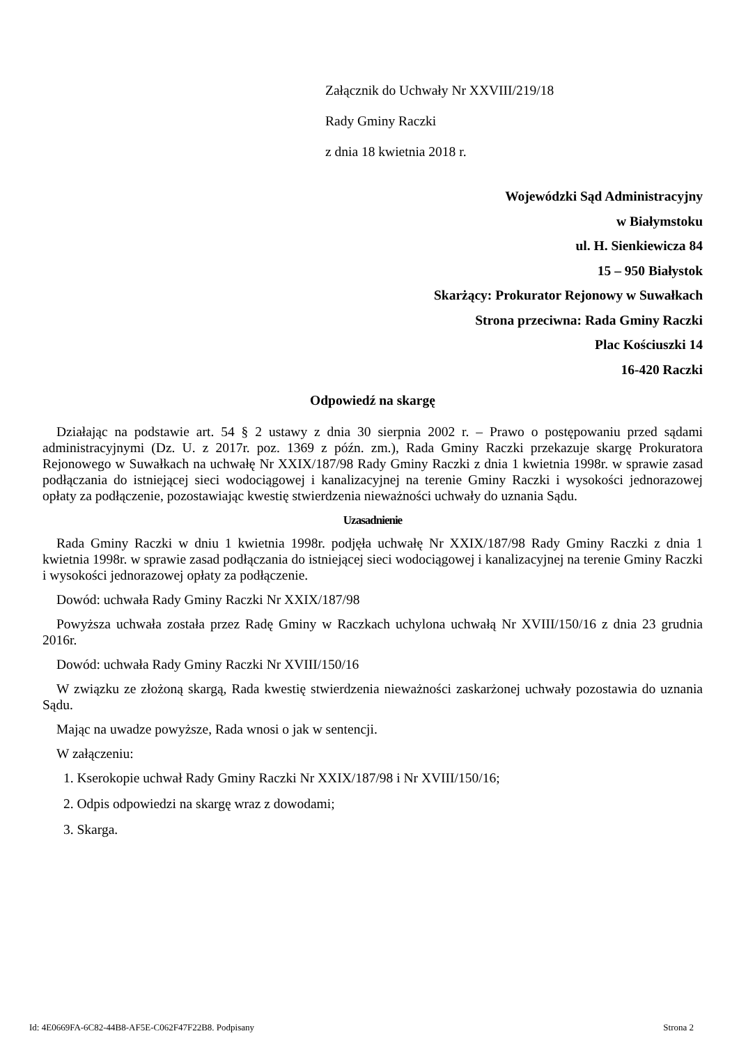Załącznik do Uchwały Nr XXVIII/219/18
Rady Gminy Raczki
z dnia 18 kwietnia 2018 r.
Wojewódzki Sąd Administracyjny
w Białymstoku
ul. H. Sienkiewicza 84
15 – 950 Białystok
Skarżący: Prokurator Rejonowy w Suwałkach
Strona przeciwna: Rada Gminy Raczki
Plac Kościuszki 14
16-420 Raczki
Odpowiedź na skargę
Działając na podstawie art. 54 § 2 ustawy z dnia 30 sierpnia 2002 r. – Prawo o postępowaniu przed sądami administracyjnymi (Dz. U. z 2017r. poz. 1369 z późn. zm.), Rada Gminy Raczki przekazuje skargę Prokuratora Rejonowego w Suwałkach na uchwałę Nr XXIX/187/98 Rady Gminy Raczki z dnia 1 kwietnia 1998r. w sprawie zasad podłączania do istniejącej sieci wodociągowej i kanalizacyjnej na terenie Gminy Raczki i wysokości jednorazowej opłaty za podłączenie, pozostawiając kwestię stwierdzenia nieważności uchwały do uznania Sądu.
Uzasadnienie
Rada Gminy Raczki w dniu 1 kwietnia 1998r. podjęła uchwałę Nr XXIX/187/98 Rady Gminy Raczki z dnia 1 kwietnia 1998r. w sprawie zasad podłączania do istniejącej sieci wodociągowej i kanalizacyjnej na terenie Gminy Raczki i wysokości jednorazowej opłaty za podłączenie.
Dowód: uchwała Rady Gminy Raczki Nr XXIX/187/98
Powyższa uchwała została przez Radę Gminy w Raczkach uchylona uchwałą Nr XVIII/150/16 z dnia 23 grudnia 2016r.
Dowód: uchwała Rady Gminy Raczki Nr XVIII/150/16
W związku ze złożoną skargą, Rada kwestię stwierdzenia nieważności zaskarżonej uchwały pozostawia do uznania Sądu.
Mając na uwadze powyższe, Rada wnosi o jak w sentencji.
W załączeniu:
1. Kserokopie uchwał Rady Gminy Raczki Nr XXIX/187/98 i Nr XVIII/150/16;
2. Odpis odpowiedzi na skargę wraz z dowodami;
3. Skarga.
Id: 4E0669FA-6C82-44B8-AF5E-C062F47F22B8. Podpisany Strona 2